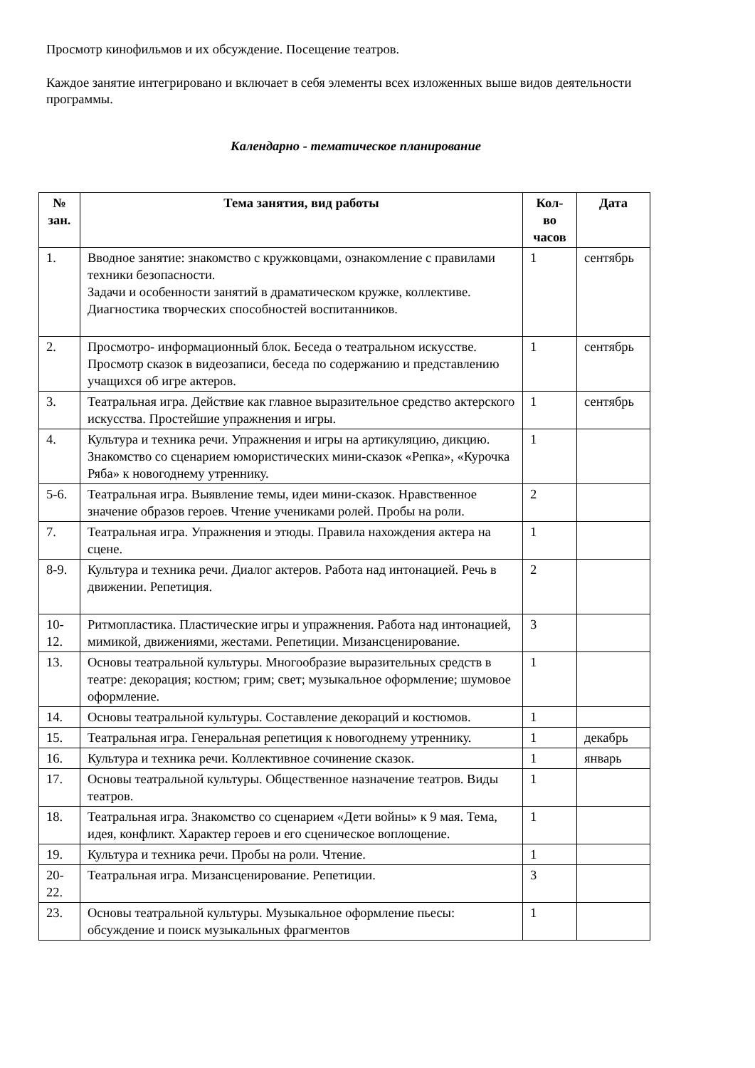Просмотр кинофильмов и их обсуждение. Посещение театров.
Каждое занятие интегрировано и включает в себя элементы всех изложенных выше видов деятельности программы.
Календарно - тематическое планирование
| № зан. | Тема занятия, вид работы | Кол-во часов | Дата |
| --- | --- | --- | --- |
| 1. | Вводное занятие: знакомство с кружковцами, ознакомление с правилами техники безопасности. Задачи и особенности занятий в драматическом кружке, коллективе. Диагностика творческих способностей воспитанников. | 1 | сентябрь |
| 2. | Просмотро- информационный блок. Беседа о театральном искусстве. Просмотр сказок в видеозаписи, беседа по содержанию и представлению учащихся об игре актеров. | 1 | сентябрь |
| 3. | Театральная игра. Действие как главное выразительное средство актерского искусства. Простейшие упражнения и игры. | 1 | сентябрь |
| 4. | Культура и техника речи. Упражнения и игры на артикуляцию, дикцию. Знакомство со сценарием юмористических мини-сказок «Репка», «Курочка Ряба» к новогоднему утреннику. | 1 | |
| 5-6. | Театральная игра. Выявление темы, идеи мини-сказок. Нравственное значение образов героев. Чтение учениками ролей. Пробы на роли. | 2 | |
| 7. | Театральная игра. Упражнения и этюды. Правила нахождения актера на сцене. | 1 | |
| 8-9. | Культура и техника речи. Диалог актеров. Работа над интонацией. Речь в движении. Репетиция. | 2 | |
| 10-12. | Ритмопластика. Пластические игры и упражнения. Работа над интонацией, мимикой, движениями, жестами. Репетиции. Мизансценирование. | 3 | |
| 13. | Основы театральной культуры. Многообразие выразительных средств в театре: декорация; костюм; грим; свет; музыкальное оформление; шумовое оформление. | 1 | |
| 14. | Основы театральной культуры. Составление декораций и костюмов. | 1 | |
| 15. | Театральная игра. Генеральная репетиция к новогоднему утреннику. | 1 | декабрь |
| 16. | Культура и техника речи. Коллективное сочинение сказок. | 1 | январь |
| 17. | Основы театральной культуры. Общественное назначение театров. Виды театров. | 1 | |
| 18. | Театральная игра. Знакомство со сценарием «Дети войны» к 9 мая. Тема, идея, конфликт. Характер героев и его сценическое воплощение. | 1 | |
| 19. | Культура и техника речи. Пробы на роли. Чтение. | 1 | |
| 20-22. | Театральная игра. Мизансценирование. Репетиции. | 3 | |
| 23. | Основы театральной культуры. Музыкальное оформление пьесы: обсуждение и поиск музыкальных фрагментов | 1 | |